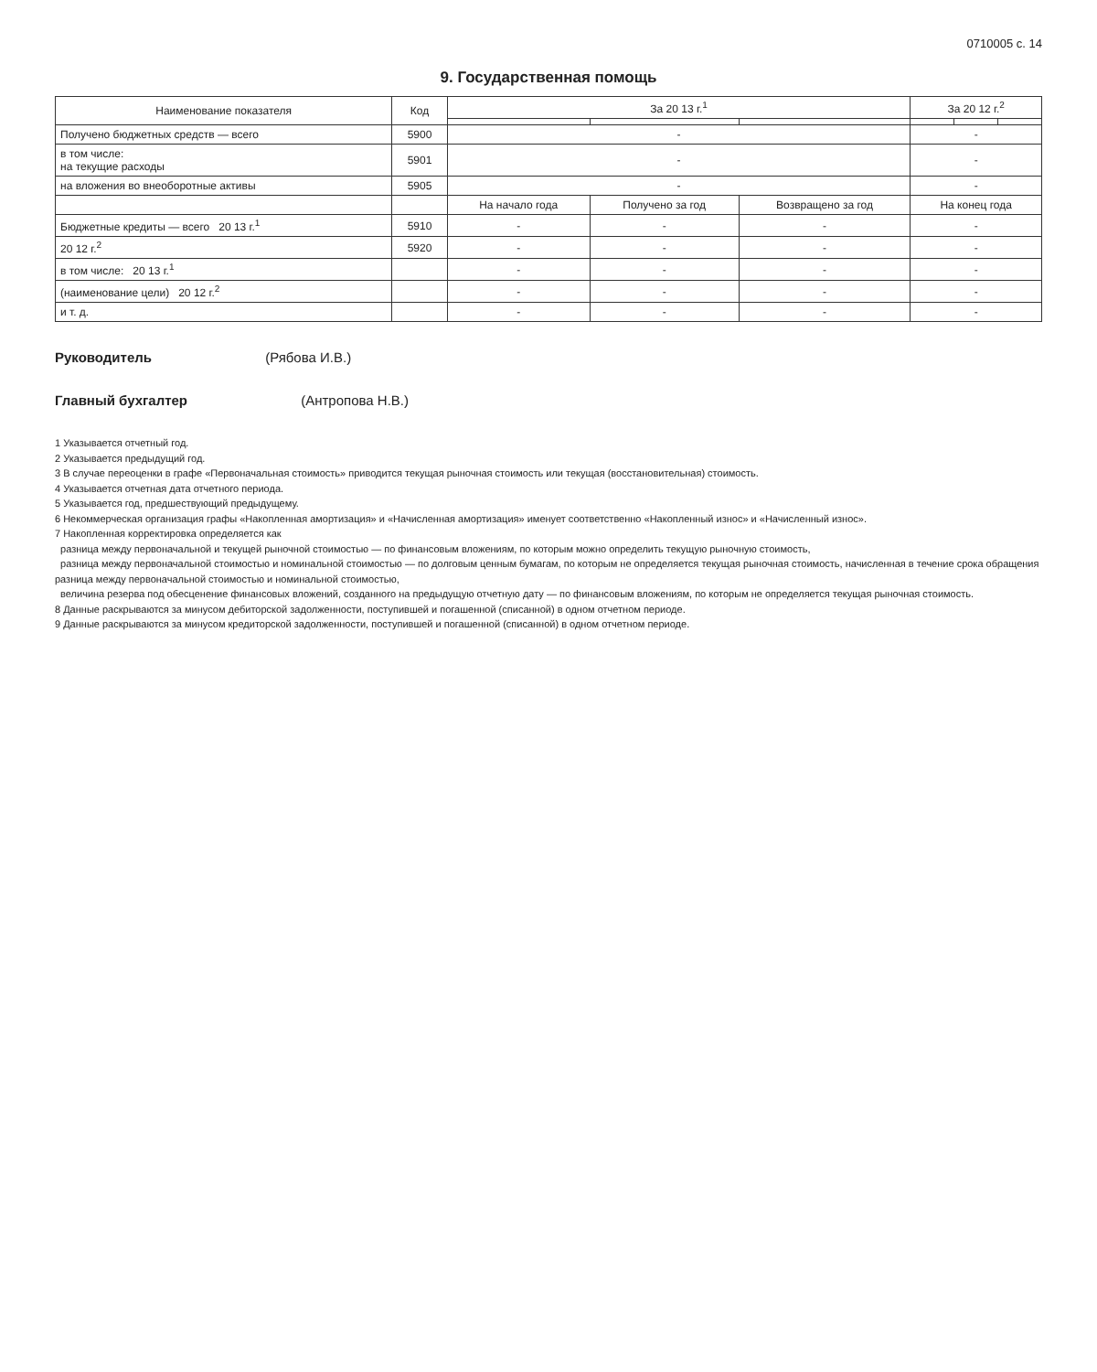0710005 с. 14
9. Государственная помощь
| Наименование показателя | Код | За 20 13 г.<sup>1</sup> | | | За 20 12 г.<sup>2</sup> | | |
| --- | --- | --- | --- | --- | --- | --- | --- |
| Получено бюджетных средств — всего | 5900 | - | | | - | | |
| в том числе: на текущие расходы | 5901 | - | | | - | | |
| на вложения во внеоборотные активы | 5905 | - | | | - | | |
| | | На начало года | Получено за год | Возвращено за год | На конец года | | |
| Бюджетные кредиты — всего 20 13 г.<sup>1</sup> | 5910 | - | - | - | - | | |
| 20 12 г.<sup>2</sup> | 5920 | - | - | - | - | | |
| в том числе: 20 13 г.<sup>1</sup> | | - | - | - | - | | |
| (наименование цели) 20 12 г.<sup>2</sup> | | - | - | - | - | | |
| и т. д. | | - | - | - | - | | |
Руководитель (Рябова И.В.)
Главный бухгалтер (Антропова Н.В.)
1 Указывается отчетный год.
2 Указывается предыдущий год.
3 В случае переоценки в графе «Первоначальная стоимость» приводится текущая рыночная стоимость или текущая (восстановительная) стоимость.
4 Указывается отчетная дата отчетного периода.
5 Указывается год, предшествующий предыдущему.
6 Некоммерческая организация графы «Накопленная амортизация» и «Начисленная амортизация» именует соответственно «Накопленный износ» и «Начисленный износ».
7 Накопленная корректировка определяется как
разница между первоначальной и текущей рыночной стоимостью — по финансовым вложениям, по которым можно определить текущую рыночную стоимость,
разница между первоначальной стоимостью и номинальной стоимостью — по долговым ценным бумагам, по которым не определяется текущая рыночная стоимость, начисленная в течение срока обращения разница между первоначальной стоимостью и номинальной стоимостью,
величина резерва под обесценение финансовых вложений, созданного на предыдущую отчетную дату — по финансовым вложениям, по которым не определяется текущая рыночная стоимость.
8 Данные раскрываются за минусом дебиторской задолженности, поступившей и погашенной (списанной) в одном отчетном периоде.
9 Данные раскрываются за минусом кредиторской задолженности, поступившей и погашенной (списанной) в одном отчетном периоде.